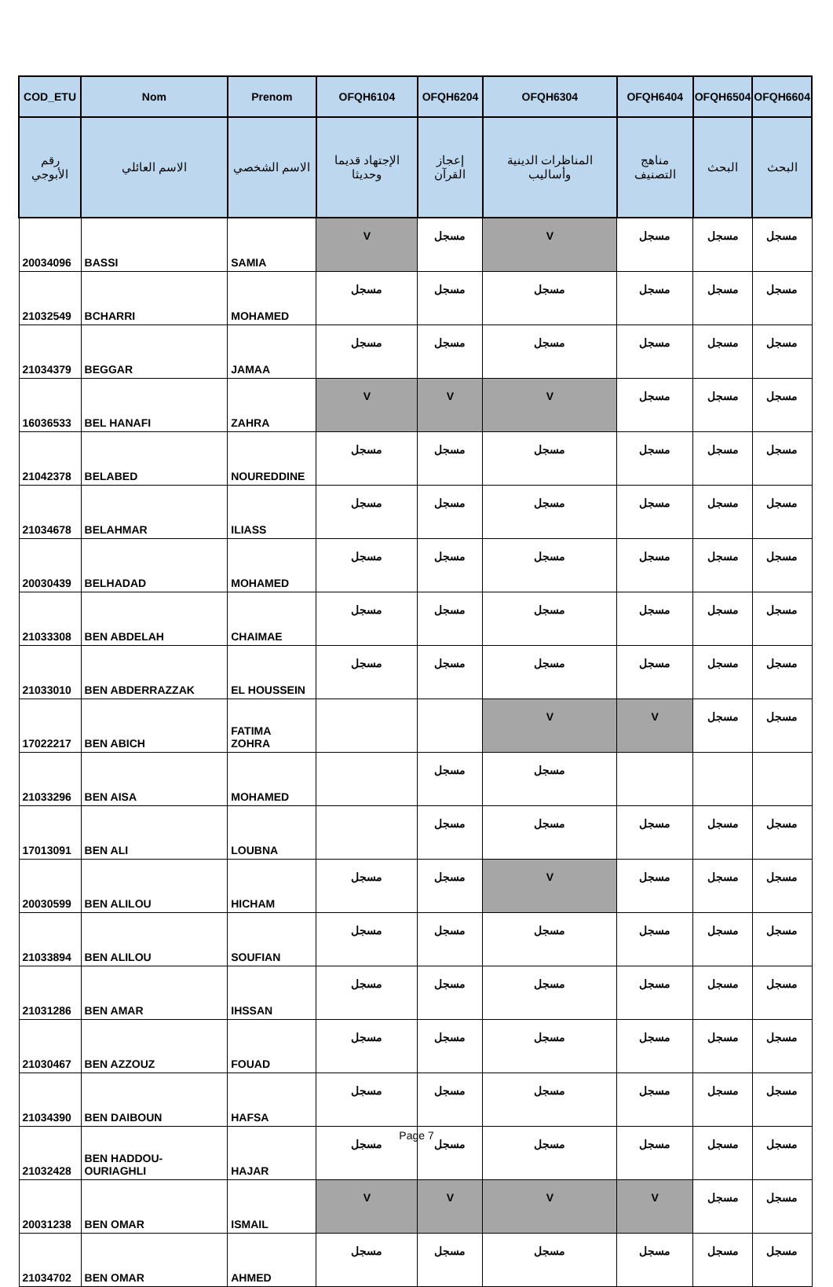| COD_ETU | Nom | Prenom | OFQH6104 | OFQH6204 | OFQH6304 | OFQH6404 | OFQH6504 | OFQH6604 |
| --- | --- | --- | --- | --- | --- | --- | --- | --- |
| رقم الأبوجي | الاسم العائلي | الاسم الشخصي | الإجتهاد قديما وحديثا | إعجاز القرآن | المناظرات الدينية وأساليب | مناهج التصنيف | البحث | البحث |
| 20034096 | BASSI | SAMIA | V | مسجل | V | مسجل | مسجل | مسجل |
| 21032549 | BCHARRI | MOHAMED | مسجل | مسجل | مسجل | مسجل | مسجل | مسجل |
| 21034379 | BEGGAR | JAMAA | مسجل | مسجل | مسجل | مسجل | مسجل | مسجل |
| 16036533 | BEL HANAFI | ZAHRA | V | V | V | مسجل | مسجل | مسجل |
| 21042378 | BELABED | NOUREDDINE | مسجل | مسجل | مسجل | مسجل | مسجل | مسجل |
| 21034678 | BELAHMAR | ILIASS | مسجل | مسجل | مسجل | مسجل | مسجل | مسجل |
| 20030439 | BELHADAD | MOHAMED | مسجل | مسجل | مسجل | مسجل | مسجل | مسجل |
| 21033308 | BEN ABDELAH | CHAIMAE | مسجل | مسجل | مسجل | مسجل | مسجل | مسجل |
| 21033010 | BEN ABDERRAZZAK | EL HOUSSEIN | مسجل | مسجل | مسجل | مسجل | مسجل | مسجل |
| 17022217 | BEN ABICH | FATIMA ZOHRA | | | V | V | مسجل | مسجل |
| 21033296 | BEN AISA | MOHAMED | | مسجل | مسجل | | | |
| 17013091 | BEN ALI | LOUBNA | | مسجل | مسجل | مسجل | مسجل | مسجل |
| 20030599 | BEN ALILOU | HICHAM | مسجل | مسجل | V | مسجل | مسجل | مسجل |
| 21033894 | BEN ALILOU | SOUFIAN | مسجل | مسجل | مسجل | مسجل | مسجل | مسجل |
| 21031286 | BEN AMAR | IHSSAN | مسجل | مسجل | مسجل | مسجل | مسجل | مسجل |
| 21030467 | BEN AZZOUZ | FOUAD | مسجل | مسجل | مسجل | مسجل | مسجل | مسجل |
| 21034390 | BEN DAIBOUN | HAFSA | مسجل | مسجل | مسجل | مسجل | مسجل | مسجل |
| 21032428 | BEN HADDOU-OURIAGHLI | HAJAR | مسجل | مسجل | مسجل | مسجل | مسجل | مسجل |
| 20031238 | BEN OMAR | ISMAIL | V | V | V | V | مسجل | مسجل |
| 21034702 | BEN OMAR | AHMED | مسجل | مسجل | مسجل | مسجل | مسجل | مسجل |
Page 7